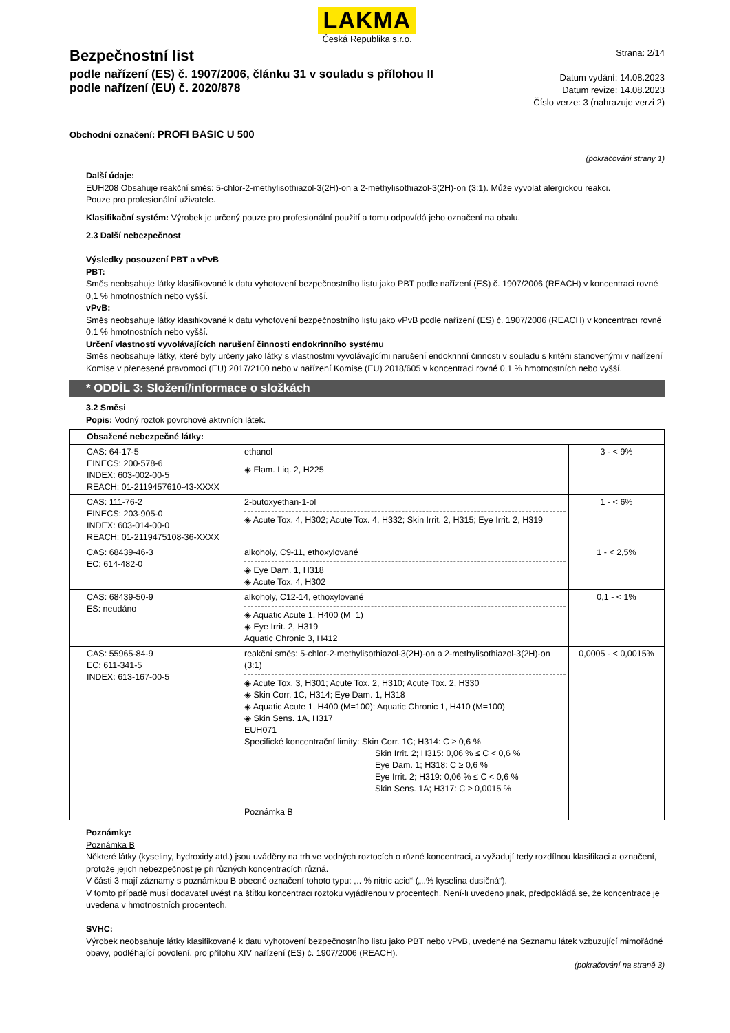LAKMA
Česká Republika s.r.o.
Bezpečnostní list
podle nařízení (ES) č. 1907/2006, článku 31 v souladu s přílohou II
podle nařízení (EU) č. 2020/878
Strana: 2/14
Datum vydání: 14.08.2023
Datum revize: 14.08.2023
Číslo verze: 3 (nahrazuje verzi 2)
Obchodní označení: PROFI BASIC U 500
(pokračování strany 1)
Další údaje:
EUH208 Obsahuje reakční směs: 5-chlor-2-methylisothiazol-3(2H)-on a 2-methylisothiazol-3(2H)-on (3:1). Může vyvolat alergickou reakci.
Pouze pro profesionální uživatele.
Klasifikační systém: Výrobek je určený pouze pro profesionální použití a tomu odpovídá jeho označení na obalu.
2.3 Další nebezpečnost
Výsledky posouzení PBT a vPvB
PBT:
Směs neobsahuje látky klasifikované k datu vyhotovení bezpečnostního listu jako PBT podle nařízení (ES) č. 1907/2006 (REACH) v koncentraci rovné 0,1 % hmotnostních nebo vyšší.
vPvB:
Směs neobsahuje látky klasifikované k datu vyhotovení bezpečnostního listu jako vPvB podle nařízení (ES) č. 1907/2006 (REACH) v koncentraci rovné 0,1 % hmotnostních nebo vyšší.
Určení vlastností vyvolávajících narušení činnosti endokrinního systému
Směs neobsahuje látky, které byly určeny jako látky s vlastnostmi vyvolávajícími narušení endokrinní činnosti v souladu s kritérii stanovenými v nařízení Komise v přenesené pravomoci (EU) 2017/2100 nebo v nařízení Komise (EU) 2018/605 v koncentraci rovné 0,1 % hmotnostních nebo vyšší.
* ODDÍL 3: Složení/informace o složkách
3.2 Směsi
Popis: Vodný roztok povrchově aktivních látek.
| Obsažené nebezpečné látky: | | |
| CAS: 64-17-5 EINECS: 200-578-6 INDEX: 603-002-00-5 REACH: 01-2119457610-43-XXXX | ethanol ◈ Flam. Liq. 2, H225 | 3 - < 9% |
| CAS: 111-76-2 EINECS: 203-905-0 INDEX: 603-014-00-0 REACH: 01-2119475108-36-XXXX | 2-butoxyethan-1-ol ◈ Acute Tox. 4, H302; Acute Tox. 4, H332; Skin Irrit. 2, H315; Eye Irrit. 2, H319 | 1 - < 6% |
| CAS: 68439-46-3 EC: 614-482-0 | alkoholy, C9-11, ethoxylované ◈ Eye Dam. 1, H318 ◈ Acute Tox. 4, H302 | 1 - < 2,5% |
| CAS: 68439-50-9 ES: neudáno | alkoholy, C12-14, ethoxylované ◈ Aquatic Acute 1, H400 (M=1) ◈ Eye Irrit. 2, H319 Aquatic Chronic 3, H412 | 0,1 - < 1% |
| CAS: 55965-84-9 EC: 611-341-5 INDEX: 613-167-00-5 | reakční směs: 5-chlor-2-methylisothiazol-3(2H)-on a 2-methylisothiazol-3(2H)-on (3:1) ◈ Acute Tox. 3, H301; Acute Tox. 2, H310; Acute Tox. 2, H330 ◈ Skin Corr. 1C, H314; Eye Dam. 1, H318 ◈ Aquatic Acute 1, H400 (M=100); Aquatic Chronic 1, H410 (M=100) ◈ Skin Sens. 1A, H317 EUH071 Specifické koncentrační limity: Skin Corr. 1C; H314: C ≥ 0,6 % Skin Irrit. 2; H315: 0,06 % ≤ C < 0,6 % Eye Dam. 1; H318: C ≥ 0,6 % Eye Irrit. 2; H319: 0,06 % ≤ C < 0,6 % Skin Sens. 1A; H317: C ≥ 0,0015 % Poznámka B | 0,0005 - < 0,0015% |
Poznámky:
Poznámka B
Některé látky (kyseliny, hydroxidy atd.) jsou uváděny na trh ve vodných roztocích o různé koncentraci, a vyžadují tedy rozdílnou klasifikaci a označení, protože jejich nebezpečnost je při různých koncentracích různá.
V části 3 mají záznamy s poznámkou B obecné označení tohoto typu: „.. % nitric acid“ („..% kyselina dusičná“).
V tomto případě musí dodavatel uvést na štítku koncentraci roztoku vyjádřenou v procentech. Není-li uvedeno jinak, předpokládá se, že koncentrace je uvedena v hmotnostních procentech.
SVHC:
Výrobek neobsahuje látky klasifikované k datu vyhotovení bezpečnostního listu jako PBT nebo vPvB, uvedené na Seznamu látek vzbuzující mimořádné obavy, podléhající povolení, pro přílohu XIV nařízení (ES) č. 1907/2006 (REACH).
(pokračování na straně 3)